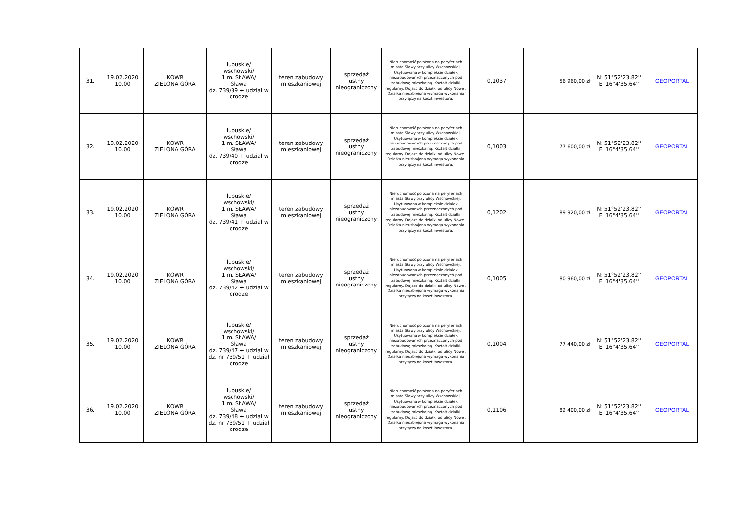| 31. | 19.02.2020 10.00 | KOWR ZIELONA GÓRA | lubuskie/ wschowski/ 1 m. SŁAWA/ Sława dz. 739/39 + udział w drodze | teren zabudowy mieszkaniowej | sprzedaż ustny nieograniczony | Nieruchomość położona na peryferiach miasta Sławy przy ulicy Wschowskiej. Usytuowana w kompleksie działek niezabudowanych przeznaczonych pod zabudowę mieszkalną. Kształt działki regularny. Dojazd do działki od ulicy Nowej. Działka nieuzbrojona wymaga wykonania przyłączy na koszt inwestora. | 0,1037 | 56 960,00 zł | N: 51°52'23.82'' E: 16°4'35.64'' | GEOPORTAL |
| 32. | 19.02.2020 10.00 | KOWR ZIELONA GÓRA | lubuskie/ wschowski/ 1 m. SŁAWA/ Sława dz. 739/40 + udział w drodze | teren zabudowy mieszkaniowej | sprzedaż ustny nieograniczony | Nieruchomość położona na peryferiach miasta Sławy przy ulicy Wschowskiej. Usytuowana w kompleksie działek niezabudowanych przeznaczonych pod zabudowę mieszkalną. Kształt działki regularny. Dojazd do działki od ulicy Nowej. Działka nieuzbrojona wymaga wykonania przyłączy na koszt inwestora. | 0,1003 | 77 600,00 zł | N: 51°52'23.82'' E: 16°4'35.64'' | GEOPORTAL |
| 33. | 19.02.2020 10.00 | KOWR ZIELONA GÓRA | lubuskie/ wschowski/ 1 m. SŁAWA/ Sława dz. 739/41 + udział w drodze | teren zabudowy mieszkaniowej | sprzedaż ustny nieograniczony | Nieruchomość położona na peryferiach miasta Sławy przy ulicy Wschowskiej. Usytuowana w kompleksie działek niezabudowanych przeznaczonych pod zabudowę mieszkalną. Kształt działki regularny. Dojazd do działki od ulicy Nowej. Działka nieuzbrojona wymaga wykonania przyłączy na koszt inwestora. | 0,1202 | 89 920,00 zł | N: 51°52'23.82'' E: 16°4'35.64'' | GEOPORTAL |
| 34. | 19.02.2020 10.00 | KOWR ZIELONA GÓRA | lubuskie/ wschowski/ 1 m. SŁAWA/ Sława dz. 739/42 + udział w drodze | teren zabudowy mieszkaniowej | sprzedaż ustny nieograniczony | Nieruchomość położona na peryferiach miasta Sławy przy ulicy Wschowskiej. Usytuowana w kompleksie działek niezabudowanych przeznaczonych pod zabudowę mieszkalną. Kształt działki regularny. Dojazd do działki od ulicy Nowej. Działka nieuzbrojona wymaga wykonania przyłączy na koszt inwestora. | 0,1005 | 80 960,00 zł | N: 51°52'23.82'' E: 16°4'35.64'' | GEOPORTAL |
| 35. | 19.02.2020 10.00 | KOWR ZIELONA GÓRA | lubuskie/ wschowski/ 1 m. SŁAWA/ Sława dz. 739/47 + udział w dz. nr 739/51 + udział drodze | teren zabudowy mieszkaniowej | sprzedaż ustny nieograniczony | Nieruchomość położona na peryferiach miasta Sławy przy ulicy Wschowskiej. Usytuowana w kompleksie działek niezabudowanych przeznaczonych pod zabudowę mieszkalną. Kształt działki regularny. Dojazd do działki od ulicy Nowej. Działka nieuzbrojona wymaga wykonania przyłączy na koszt inwestora. | 0,1004 | 77 440,00 zł | N: 51°52'23.82'' E: 16°4'35.64'' | GEOPORTAL |
| 36. | 19.02.2020 10.00 | KOWR ZIELONA GÓRA | lubuskie/ wschowski/ 1 m. SŁAWA/ Sława dz. 739/48 + udział w dz. nr 739/51 + udział drodze | teren zabudowy mieszkaniowej | sprzedaż ustny nieograniczony | Nieruchomość położona na peryferiach miasta Sławy przy ulicy Wschowskiej. Usytuowana w kompleksie działek niezabudowanych przeznaczonych pod zabudowę mieszkalną. Kształt działki regularny. Dojazd do działki od ulicy Nowej. Działka nieuzbrojona wymaga wykonania przyłączy na koszt inwestora. | 0,1106 | 82 400,00 zł | N: 51°52'23.82'' E: 16°4'35.64'' | GEOPORTAL |